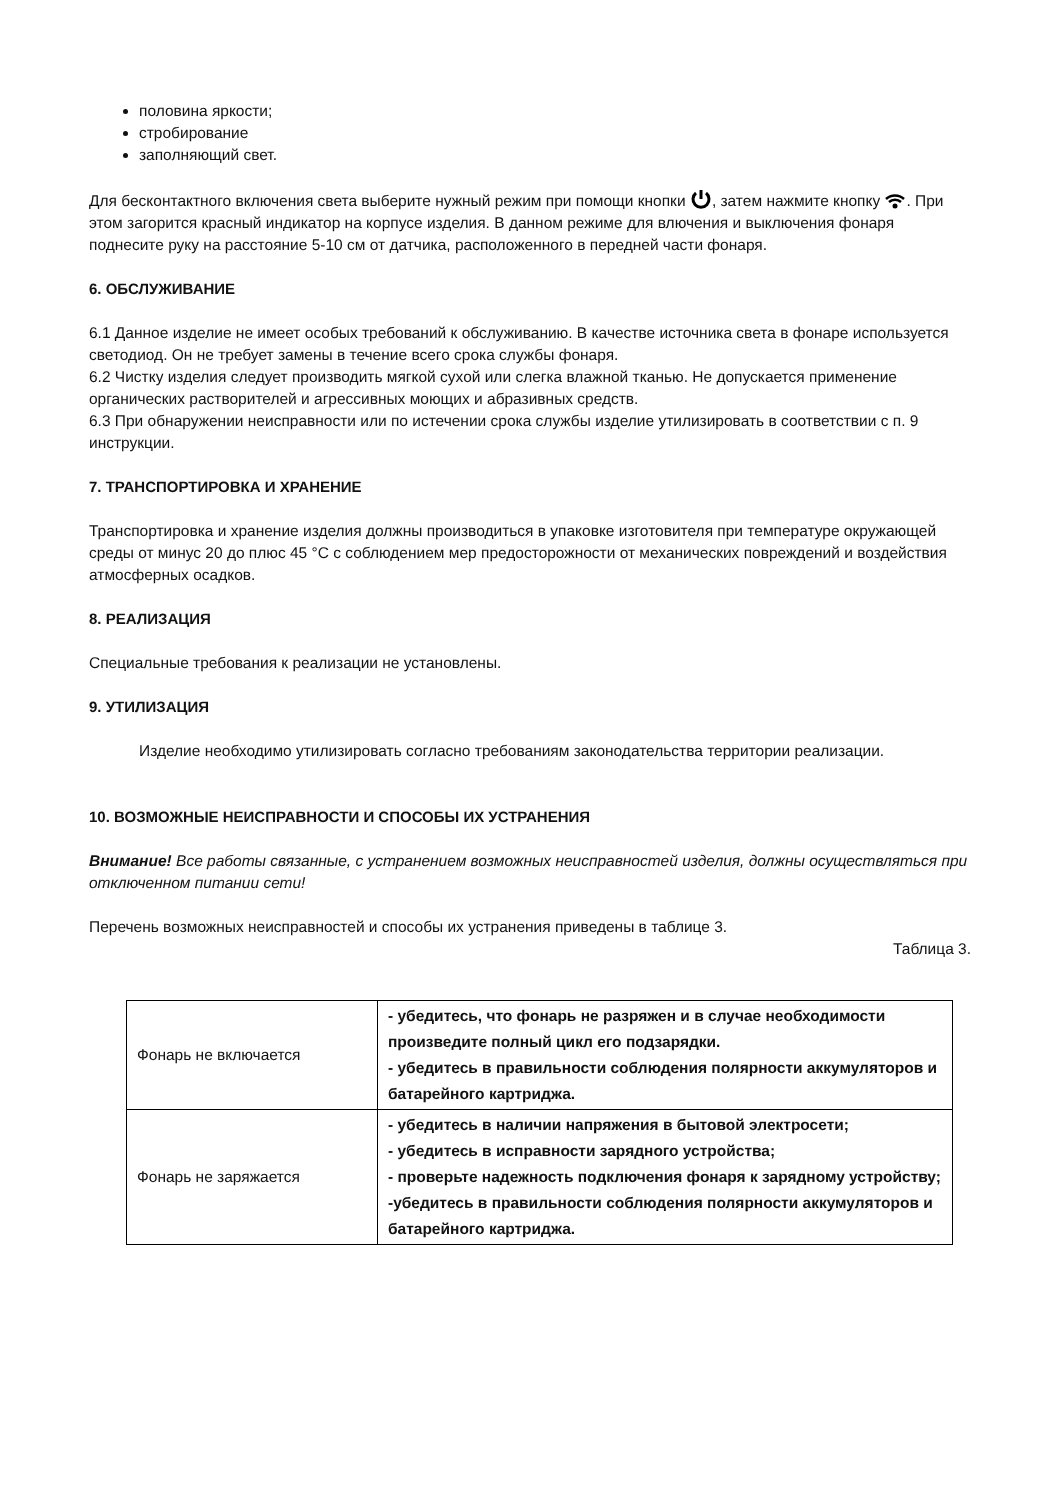половина яркости;
стробирование
заполняющий свет.
Для бесконтактного включения света выберите нужный режим при помощи кнопки , затем нажмите кнопку . При этом загорится красный индикатор на корпусе изделия. В данном режиме для влючения и выключения фонаря поднесите руку на расстояние 5-10 см от датчика, расположенного в передней части фонаря.
6. ОБСЛУЖИВАНИЕ
6.1 Данное изделие не имеет особых требований к обслуживанию. В качестве источника света в фонаре используется светодиод. Он не требует замены в течение всего срока службы фонаря.
6.2 Чистку изделия следует производить мягкой сухой или слегка влажной тканью. Не допускается применение органических растворителей и агрессивных моющих и абразивных средств.
6.3 При обнаружении неисправности или по истечении срока службы изделие утилизировать в соответствии с п. 9 инструкции.
7. ТРАНСПОРТИРОВКА И ХРАНЕНИЕ
Транспортировка и хранение изделия должны производиться в упаковке изготовителя при температуре окружающей среды от минус 20 до плюс 45 °C с соблюдением мер предосторожности от механических повреждений и воздействия атмосферных осадков.
8. РЕАЛИЗАЦИЯ
Специальные требования к реализации не установлены.
9. УТИЛИЗАЦИЯ
Изделие необходимо утилизировать согласно требованиям законодательства территории реализации.
10. ВОЗМОЖНЫЕ НЕИСПРАВНОСТИ И СПОСОБЫ ИХ УСТРАНЕНИЯ
Внимание! Все работы связанные, с устранением возможных неисправностей изделия, должны осуществляться при отключенном питании сети!
Перечень возможных неисправностей и способы их устранения приведены в таблице 3.
Таблица 3.
| Фонарь не включается | - убедитесь, что фонарь не разряжен и в случае необходимости произведите полный цикл его подзарядки. - убедитесь в правильности соблюдения полярности аккумуляторов и батарейного картриджа. |
| Фонарь не заряжается | - убедитесь в наличии напряжения в бытовой электросети; - убедитесь в исправности зарядного устройства; - проверьте надежность подключения фонаря к зарядному устройству; -убедитесь в правильности соблюдения полярности аккумуляторов и батарейного картриджа. |